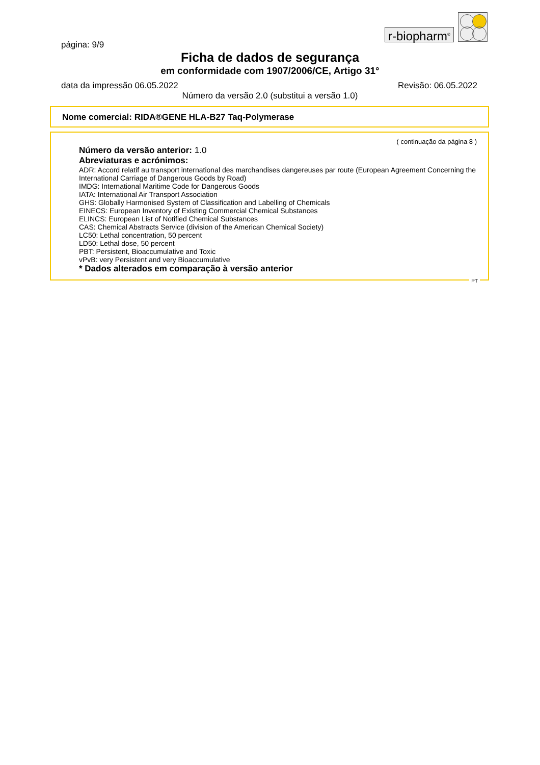r-biopharm<sup>®</sup>
página: 9/9
Ficha de dados de segurança
em conformidade com 1907/2006/CE, Artigo 31°
data da impressão 06.05.2022 Revisão: 06.05.2022
Número da versão 2.0 (substitui a versão 1.0)
Nome comercial: RIDA®GENE HLA-B27 Taq-Polymerase
( continuação da página 8 )
Número da versão anterior: 1.0
Abreviaturas e acrónimos:
ADR: Accord relatif au transport international des marchandises dangereuses par route (European Agreement Concerning the International Carriage of Dangerous Goods by Road)
IMDG: International Maritime Code for Dangerous Goods
IATA: International Air Transport Association
GHS: Globally Harmonised System of Classification and Labelling of Chemicals
EINECS: European Inventory of Existing Commercial Chemical Substances
ELINCS: European List of Notified Chemical Substances
CAS: Chemical Abstracts Service (division of the American Chemical Society)
LC50: Lethal concentration, 50 percent
LD50: Lethal dose, 50 percent
PBT: Persistent, Bioaccumulative and Toxic
vPvB: very Persistent and very Bioaccumulative
* Dados alterados em comparação à versão anterior
PT